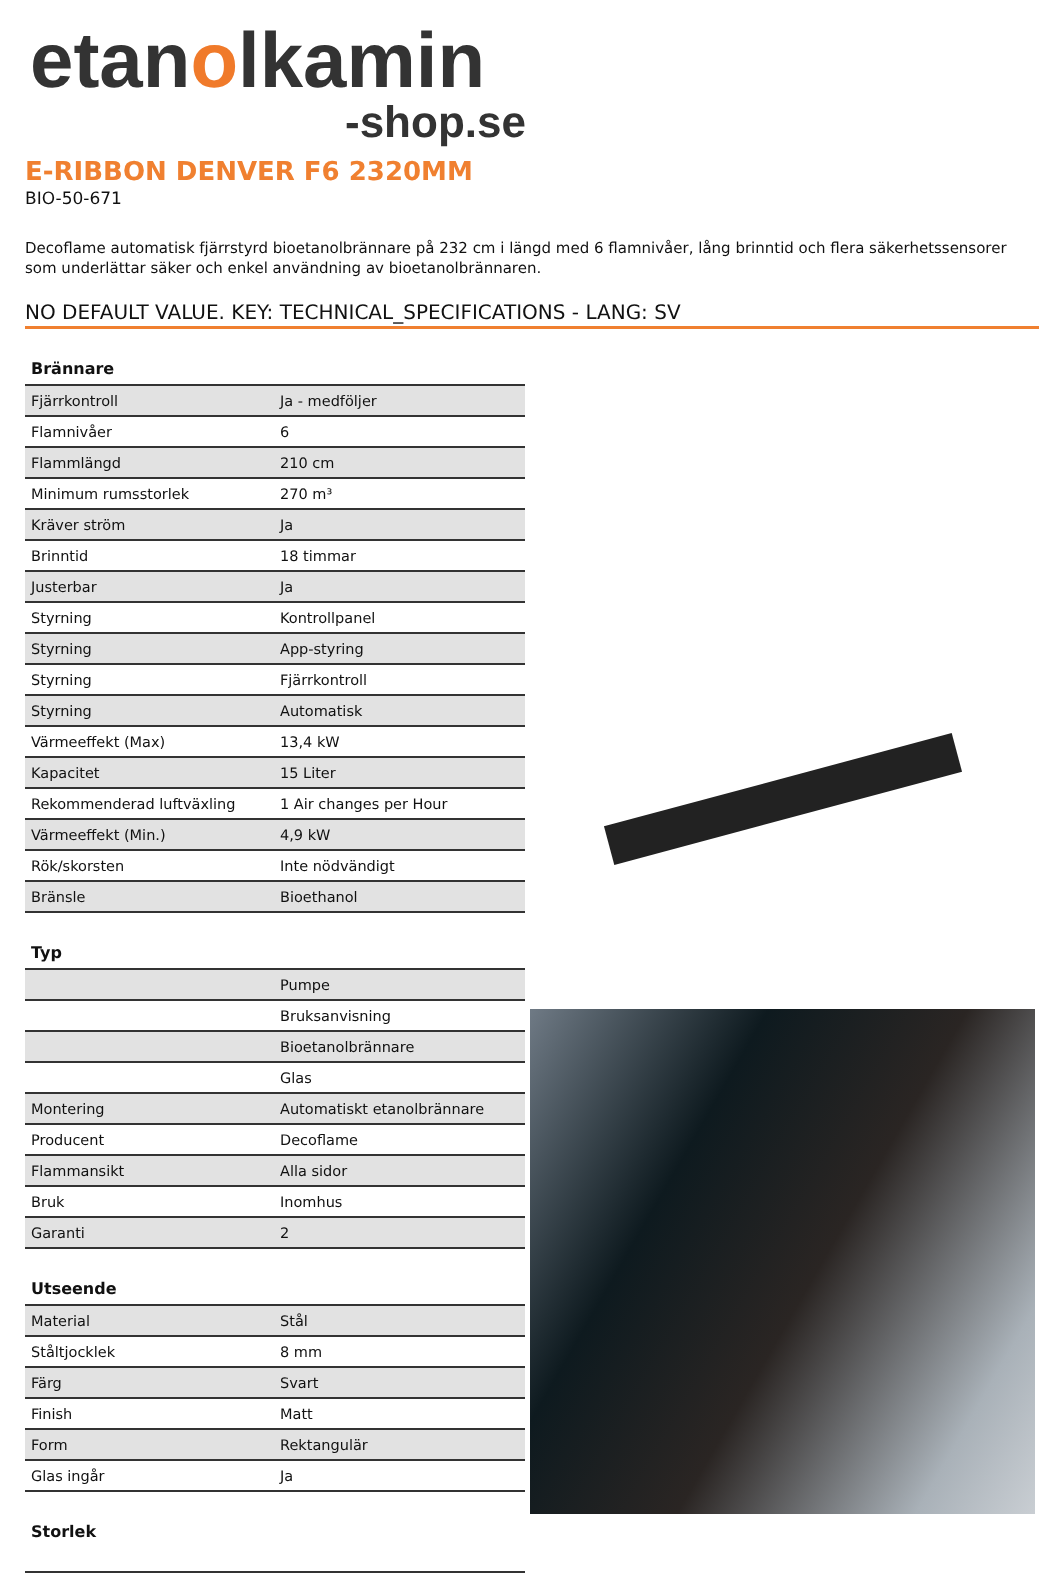etanolkamin
-shop.se
E-RIBBON DENVER F6 2320MM
BIO-50-671
Decoflame automatisk fjärrstyrd bioetanolbrännare på 232 cm i längd med 6 flamnivåer, lång brinntid och flera säkerhetssensorer som underlättar säker och enkel användning av bioetanolbrännaren.
NO DEFAULT VALUE. KEY: TECHNICAL_SPECIFICATIONS - LANG: SV
| Brännare | |
| --- | --- |
| Fjärrkontroll | Ja - medföljer |
| Flamnivåer | 6 |
| Flammlängd | 210 cm |
| Minimum rumsstorlek | 270 m³ |
| Kräver ström | Ja |
| Brinntid | 18 timmar |
| Justerbar | Ja |
| Styrning | Kontrollpanel |
| Styrning | App-styring |
| Styrning | Fjärrkontroll |
| Styrning | Automatisk |
| Värmeeffekt (Max) | 13,4 kW |
| Kapacitet | 15 Liter |
| Rekommenderad luftväxling | 1 Air changes per Hour |
| Värmeeffekt (Min.) | 4,9 kW |
| Rök/skorsten | Inte nödvändigt |
| Bränsle | Bioethanol |
| Typ | |
| --- | --- |
| | Pumpe |
| | Bruksanvisning |
| | Bioetanolbrännare |
| | Glas |
| Montering | Automatiskt etanolbrännare |
| Producent | Decoflame |
| Flammansikt | Alla sidor |
| Bruk | Inomhus |
| Garanti | 2 |
| Utseende | |
| --- | --- |
| Material | Stål |
| Ståltjocklek | 8 mm |
| Färg | Svart |
| Finish | Matt |
| Form | Rektangulär |
| Glas ingår | Ja |
| Storlek |
| --- |